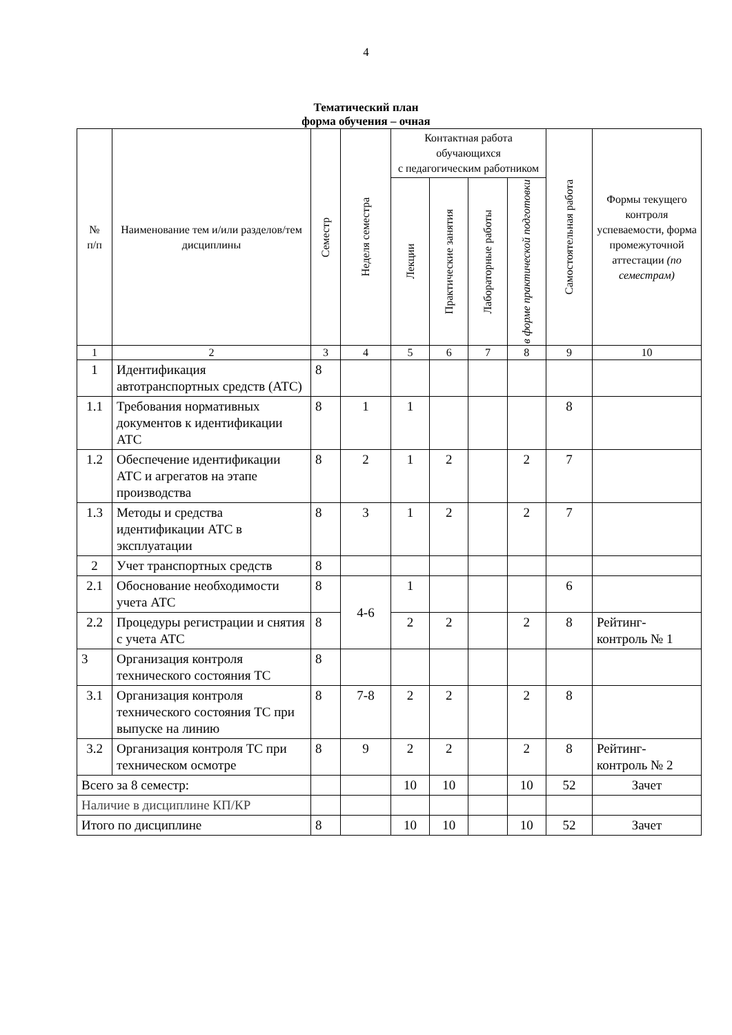4
Тематический план
форма обучения – очная
| № п/п | Наименование тем и/или разделов/тем дисциплины | Семестр | Неделя семестра | Контактная работа обучающихся с педагогическим работником | | | | Самостоятельная работа | Формы текущего контроля успеваемости, форма промежуточной аттестации (по семестрам) |
| --- | --- | --- | --- | --- | --- | --- | --- | --- | --- |
| | | | | Лекции | Практические занятия | Лабораторные работы | в форме практической подготовки | | |
| 1 | 2 | 3 | 4 | 5 | 6 | 7 | 8 | 9 | 10 |
| 1 | Идентификация автотранспортных средств (АТС) | 8 | | | | | | | |
| 1.1 | Требования нормативных документов к идентификации АТС | 8 | 1 | 1 | | | | 8 | |
| 1.2 | Обеспечение идентификации АТС и агрегатов на этапе производства | 8 | 2 | 1 | 2 | | 2 | 7 | |
| 1.3 | Методы и средства идентификации АТС в эксплуатации | 8 | 3 | 1 | 2 | | 2 | 7 | |
| 2 | Учет транспортных средств | 8 | | | | | | | |
| 2.1 | Обоснование необходимости учета АТС | 8 | 4-6 | 1 | | | | 6 | |
| 2.2 | Процедуры регистрации и снятия с учета АТС | 8 | | 2 | 2 | | 2 | 8 | Рейтинг-контроль № 1 |
| 3 | Организация контроля технического состояния ТС | 8 | | | | | | | |
| 3.1 | Организация контроля технического состояния ТС при выпуске на линию | 8 | 7-8 | 2 | 2 | | 2 | 8 | |
| 3.2 | Организация контроля ТС при техническом осмотре | 8 | 9 | 2 | 2 | | 2 | 8 | Рейтинг-контроль № 2 |
| Всего за 8 семестр: | | | | 10 | 10 | | 10 | 52 | Зачет |
| Наличие в дисциплине КП/КР | | | | | | | | | |
| Итого по дисциплине | | 8 | | 10 | 10 | | 10 | 52 | Зачет |